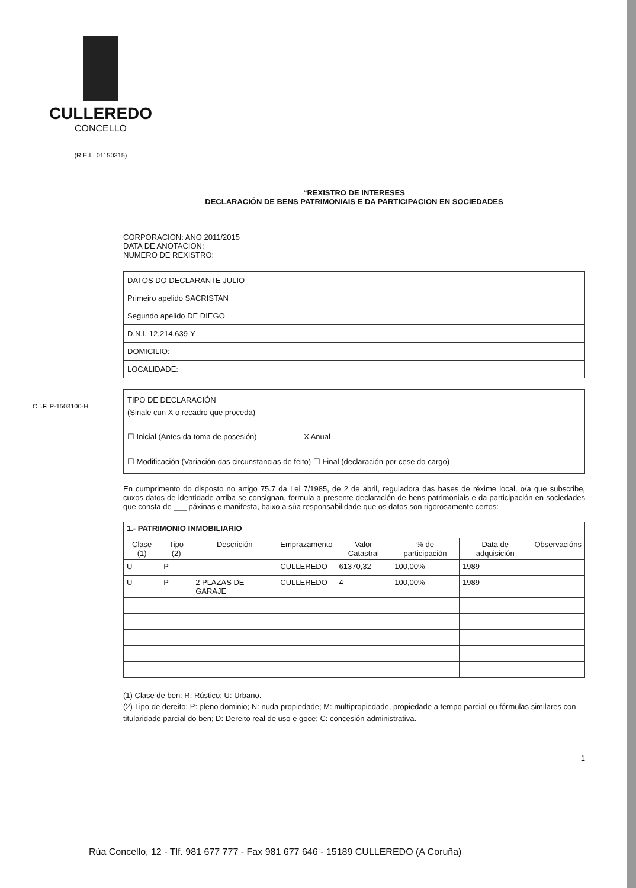CULLEREDO
CONCELLO
(R.E.L. 01150315)
C.I.F. P-1503100-H
“REXISTRO DE INTERESES
DECLARACIÓN DE BENS PATRIMONIAIS E DA PARTICIPACION EN SOCIEDADES
CORPORACION: ANO 2011/2015
DATA DE ANOTACION:
NUMERO DE REXISTRO:
DATOS DO DECLARANTE JULIO
Primeiro apelido SACRISTAN
Segundo apelido DE DIEGO
D.N.I. 12,214,639-Y
DOMICILIO:
LOCALIDADE:
TIPO DE DECLARACIÓN
(Sinale cun X o recadro que proceda)
☐ Inicial (Antes da toma de posesión) X Anual
☐ Modificación (Variación das circunstancias de feito) ☐ Final (declaración por cese do cargo)
En cumprimento do disposto no artigo 75.7 da Lei 7/1985, de 2 de abril, reguladora das bases de réxime local, o/a que subscribe, cuxos datos de identidade arriba se consignan, formula a presente declaración de bens patrimoniais e da participación en sociedades que consta de ___ páxinas e manifesta, baixo a súa responsabilidade que os datos son rigorosamente certos:
| 1.- PATRIMONIO INMOBILIARIO | | | | | | | |
| --- | --- | --- | --- | --- | --- | --- | --- |
| Clase (1) | Tipo (2) | Descrición | Emprazamento | Valor Catastral | % de participación | Data de adquisición | Observacións |
| U | P | | CULLEREDO | 61370,32 | 100,00% | 1989 | |
| U | P | 2 PLAZAS DE GARAJE | CULLEREDO | 4 | 100,00% | 1989 | |
(1) Clase de ben: R: Rústico; U: Urbano.
(2) Tipo de dereito: P: pleno dominio; N: nuda propiedade; M: multipropiedade, propiedade a tempo parcial ou fórmulas similares con titularidade parcial do ben; D: Dereito real de uso e goce; C: concesión administrativa.
1
Rúa Concello, 12 - Tlf. 981 677 777 - Fax 981 677 646 - 15189 CULLEREDO (A Coruña)